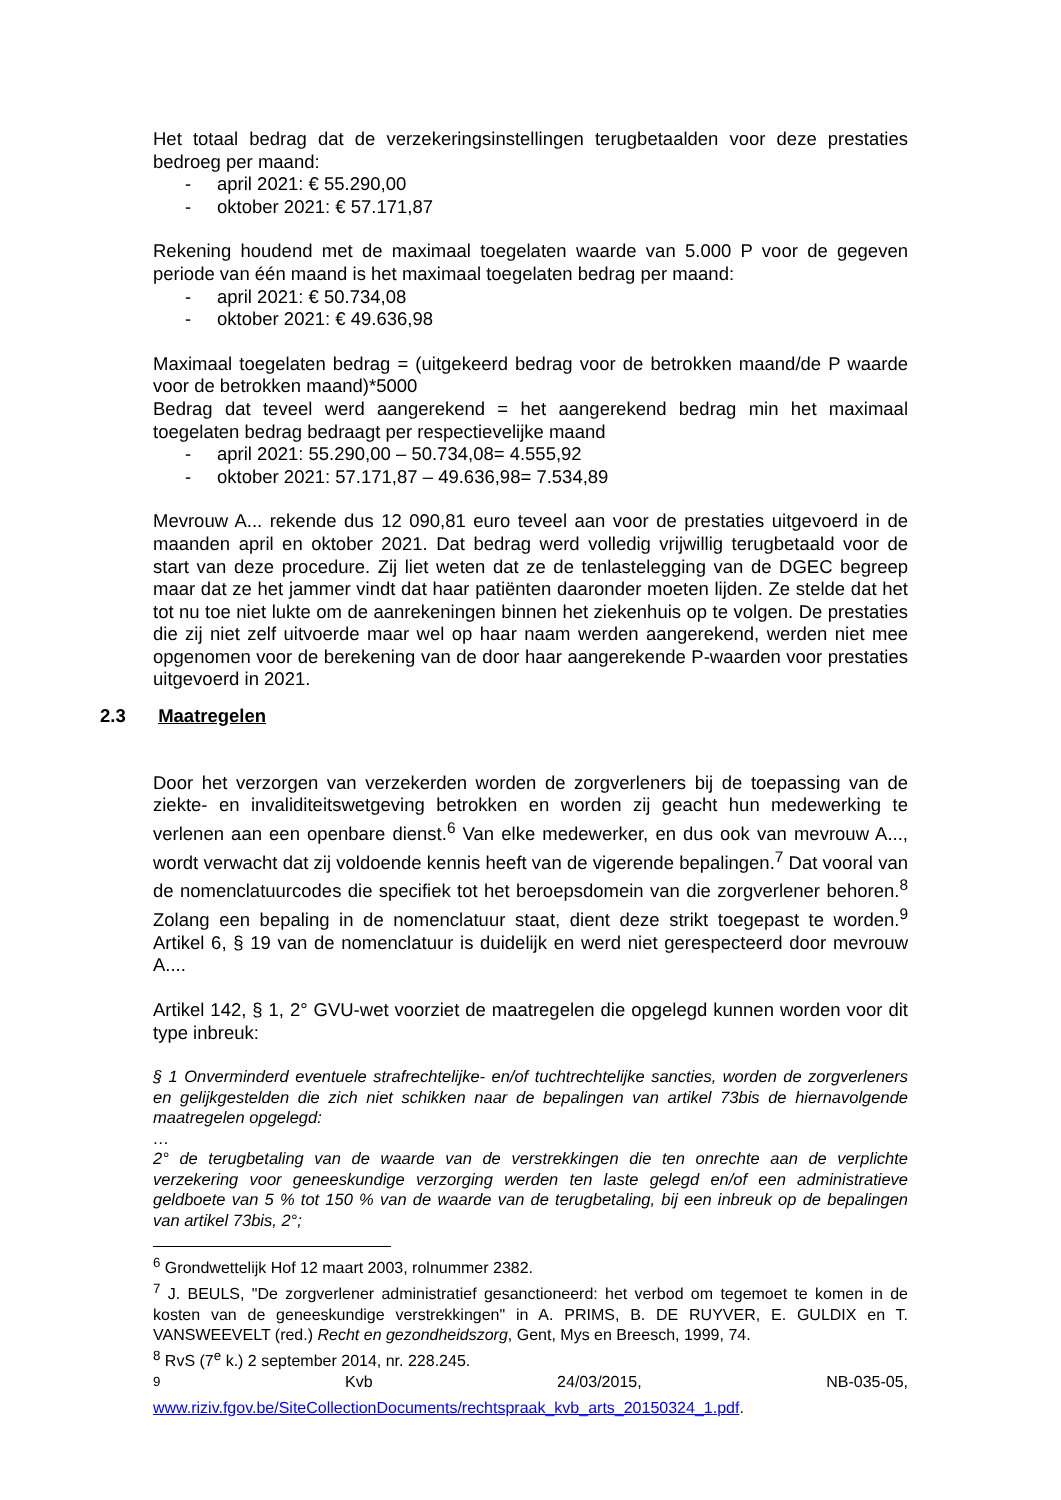Het totaal bedrag dat de verzekeringsinstellingen terugbetaalden voor deze prestaties bedroeg per maand:
- april 2021: € 55.290,00
- oktober 2021: € 57.171,87
Rekening houdend met de maximaal toegelaten waarde van 5.000 P voor de gegeven periode van één maand is het maximaal toegelaten bedrag per maand:
- april 2021: € 50.734,08
- oktober 2021: € 49.636,98
Maximaal toegelaten bedrag = (uitgekeerd bedrag voor de betrokken maand/de P waarde voor de betrokken maand)*5000
Bedrag dat teveel werd aangerekend = het aangerekend bedrag min het maximaal toegelaten bedrag bedraagt per respectievelijke maand
- april 2021: 55.290,00 – 50.734,08= 4.555,92
- oktober 2021: 57.171,87 – 49.636,98= 7.534,89
Mevrouw A... rekende dus 12 090,81 euro teveel aan voor de prestaties uitgevoerd in de maanden april en oktober 2021. Dat bedrag werd volledig vrijwillig terugbetaald voor de start van deze procedure. Zij liet weten dat ze de tenlastelegging van de DGEC begreep maar dat ze het jammer vindt dat haar patiënten daaronder moeten lijden. Ze stelde dat het tot nu toe niet lukte om de aanrekeningen binnen het ziekenhuis op te volgen. De prestaties die zij niet zelf uitvoerde maar wel op haar naam werden aangerekend, werden niet mee opgenomen voor de berekening van de door haar aangerekende P-waarden voor prestaties uitgevoerd in 2021.
2.3 Maatregelen
Door het verzorgen van verzekerden worden de zorgverleners bij de toepassing van de ziekte- en invaliditeitswetgeving betrokken en worden zij geacht hun medewerking te verlenen aan een openbare dienst.<sup>6</sup> Van elke medewerker, en dus ook van mevrouw A..., wordt verwacht dat zij voldoende kennis heeft van de vigerende bepalingen.<sup>7</sup> Dat vooral van de nomenclatuurcodes die specifiek tot het beroepsdomein van die zorgverlener behoren.<sup>8</sup> Zolang een bepaling in de nomenclatuur staat, dient deze strikt toegepast te worden.<sup>9</sup> Artikel 6, § 19 van de nomenclatuur is duidelijk en werd niet gerespecteerd door mevrouw A....
Artikel 142, § 1, 2° GVU-wet voorziet de maatregelen die opgelegd kunnen worden voor dit type inbreuk:
§ 1 Onverminderd eventuele strafrechtelijke- en/of tuchtrechtelijke sancties, worden de zorgverleners en gelijkgestelden die zich niet schikken naar de bepalingen van artikel 73bis de hiernavolgende maatregelen opgelegd:
…
2° de terugbetaling van de waarde van de verstrekkingen die ten onrechte aan de verplichte verzekering voor geneeskundige verzorging werden ten laste gelegd en/of een administratieve geldboete van 5 % tot 150 % van de waarde van de terugbetaling, bij een inbreuk op de bepalingen van artikel 73bis, 2°;
<sup>6</sup> Grondwettelijk Hof 12 maart 2003, rolnummer 2382.
<sup>7</sup> J. BEULS, "De zorgverlener administratief gesanctioneerd: het verbod om tegemoet te komen in de kosten van de geneeskundige verstrekkingen" in A. PRIMS, B. DE RUYVER, E. GULDIX en T. VANSWEEVELT (red.) Recht en gezondheidszorg, Gent, Mys en Breesch, 1999, 74.
<sup>8</sup> RvS (7<sup>e</sup> k.) 2 september 2014, nr. 228.245.
<sup>9</sup> Kvb 24/03/2015, NB-035-05,
www.riziv.fgov.be/SiteCollectionDocuments/rechtspraak_kvb_arts_20150324_1.pdf.